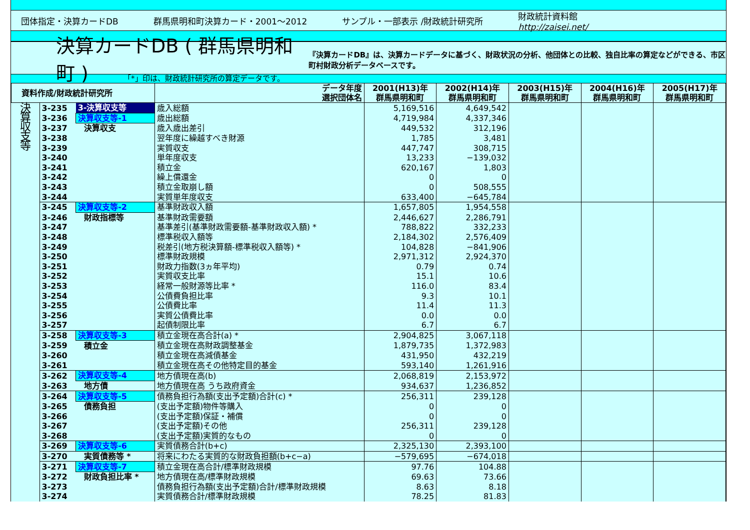団体指定・決算カードDB 群馬県明和町決算カード・2001～2012 サンプル・一部表示 /財政統計研究所
財政統計資料館
http://zaisei.net/
決算カードDB ( 群馬県明和町 )
『決算カードDB』は、決算カードデータに基づく、財政状況の分析、他団体との比較、独自比率の算定などができる、市区町村財政分析データベースです。
「*」印は、財政統計研究所の算定データです。
| 資料作成/財政統計研究所 | | | データ年度 選択団体名 | 2001(H13)年 群馬県明和町 | 2002(H14)年 群馬県明和町 | 2003(H15)年 群馬県明和町 | 2004(H16)年 群馬県明和町 | 2005(H17)年 群馬県明和町 |
| --- | --- | --- | --- | --- | --- | --- | --- | --- |
| 決 算 収 支 等 | 3-235 | 3-決算収支等 | 歳入総額 | 5,169,516 | 4,649,542 | | | |
| | 3-236 | 決算収支等-1 | 歳出総額 | 4,719,984 | 4,337,346 | | | |
| | 3-237 | 決算収支 | 歳入歳出差引 | 449,532 | 312,196 | | | |
| | 3-238 | | 翌年度に繰越すべき財源 | 1,785 | 3,481 | | | |
| | 3-239 | | 実質収支 | 447,747 | 308,715 | | | |
| | 3-240 | | 単年度収支 | 13,233 | −139,032 | | | |
| | 3-241 | | 積立金 | 620,167 | 1,803 | | | |
| | 3-242 | | 繰上償還金 | 0 | 0 | | | |
| | 3-243 | | 積立金取崩し額 | 0 | 508,555 | | | |
| | 3-244 | | 実質単年度収支 | 633,400 | −645,784 | | | |
| | 3-245 | 決算収支等-2 | 基準財政収入額 | 1,657,805 | 1,954,558 | | | |
| | 3-246 | 財政指標等 | 基準財政需要額 | 2,446,627 | 2,286,791 | | | |
| | 3-247 | | 基準差引(基準財政需要額-基準財政収入額) * | 788,822 | 332,233 | | | |
| | 3-248 | | 標準税収入額等 | 2,184,302 | 2,576,409 | | | |
| | 3-249 | | 税差引(地方税決算額-標準税収入額等) * | 104,828 | −841,906 | | | |
| | 3-250 | | 標準財政規模 | 2,971,312 | 2,924,370 | | | |
| | 3-251 | | 財政力指数(3ヵ年平均) | 0.79 | 0.74 | | | |
| | 3-252 | | 実質収支比率 | 15.1 | 10.6 | | | |
| | 3-253 | | 経常一般財源等比率 * | 116.0 | 83.4 | | | |
| | 3-254 | | 公債費負担比率 | 9.3 | 10.1 | | | |
| | 3-255 | | 公債費比率 | 11.4 | 11.3 | | | |
| | 3-256 | | 実質公債費比率 | 0.0 | 0.0 | | | |
| | 3-257 | | 起債制限比率 | 6.7 | 6.7 | | | |
| | 3-258 | 決算収支等-3 | 積立金現在高合計(a) * | 2,904,825 | 3,067,118 | | | |
| | 3-259 | 積立金 | 積立金現在高財政調整基金 | 1,879,735 | 1,372,983 | | | |
| | 3-260 | | 積立金現在高減債基金 | 431,950 | 432,219 | | | |
| | 3-261 | | 積立金現在高その他特定目的基金 | 593,140 | 1,261,916 | | | |
| | 3-262 | 決算収支等-4 | 地方債現在高(b) | 2,068,819 | 2,153,972 | | | |
| | 3-263 | 地方債 | 地方債現在高 うち政府資金 | 934,637 | 1,236,852 | | | |
| | 3-264 | 決算収支等-5 | 債務負担行為額(支出予定額)合計(c) * | 256,311 | 239,128 | | | |
| | 3-265 | 債務負担 | (支出予定額)物件等購入 | 0 | 0 | | | |
| | 3-266 | | (支出予定額)保証・補償 | 0 | 0 | | | |
| | 3-267 | | (支出予定額)その他 | 256,311 | 239,128 | | | |
| | 3-268 | | (支出予定額)実質的なもの | 0 | 0 | | | |
| | 3-269 | 決算収支等-6 | 実質債務合計(b+c) | 2,325,130 | 2,393,100 | | | |
| | 3-270 | 実質債務等 * | 将来にわたる実質的な財政負担額(b+c−a) | −579,695 | −674,018 | | | |
| | 3-271 | 決算収支等-7 | 積立金現在高合計/標準財政規模 | 97.76 | 104.88 | | | |
| | 3-272 | 財政負担比率 * | 地方債現在高/標準財政規模 | 69.63 | 73.66 | | | |
| | 3-273 | | 債務負担行為額(支出予定額)合計/標準財政規模 | 8.63 | 8.18 | | | |
| | 3-274 | | 実質債務合計/標準財政規模 | 78.25 | 81.83 | | | |